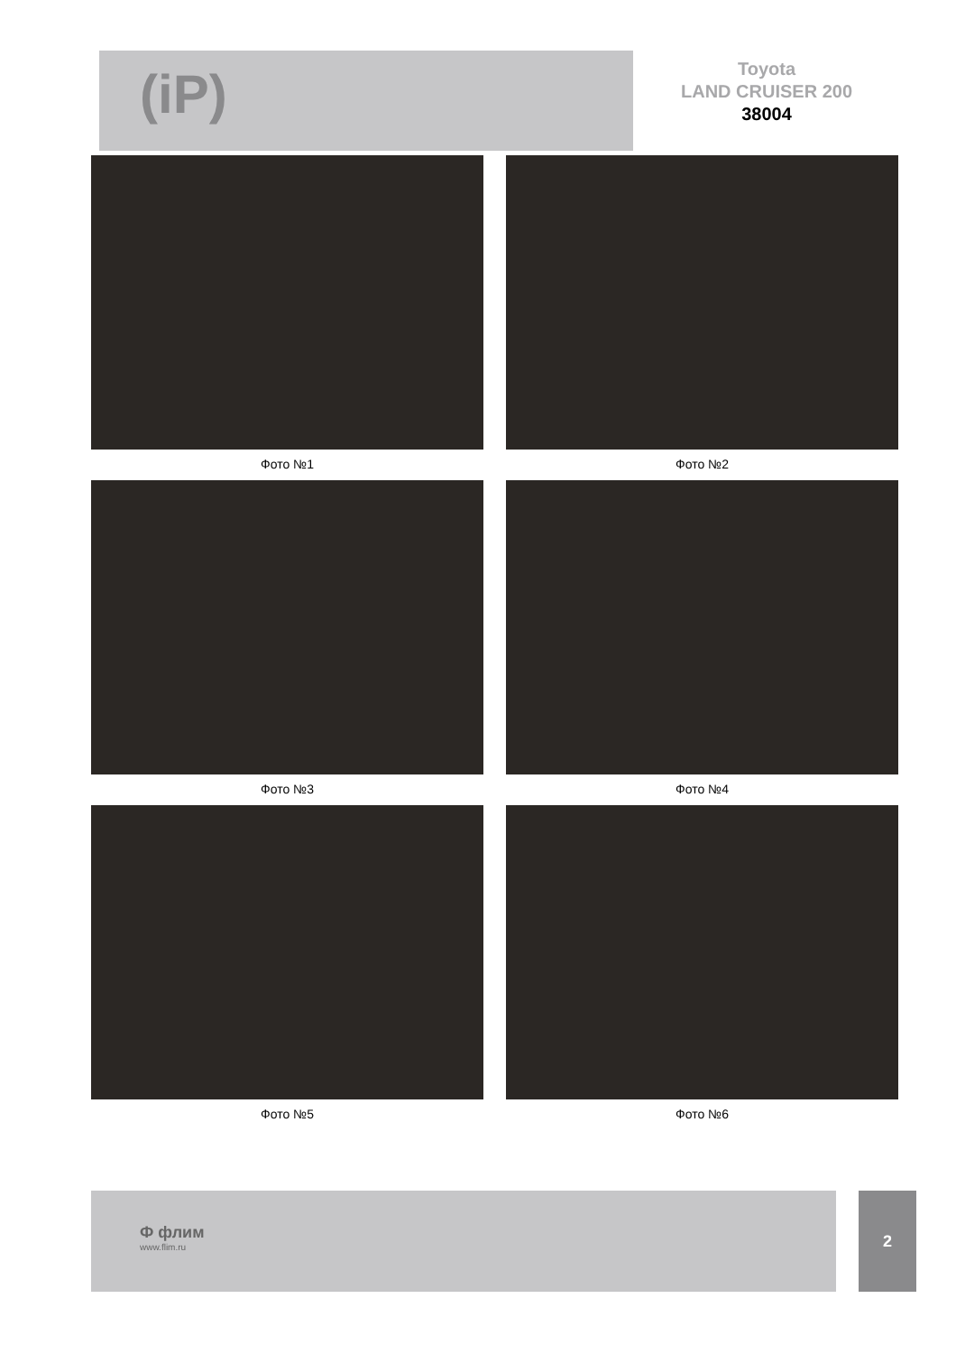(iP)
Toyota
LAND CRUISER 200
38004
Фото №1
Фото №2
Фото №3
Фото №4
Фото №5
Фото №6
Ф флим
www.flim.ru
2